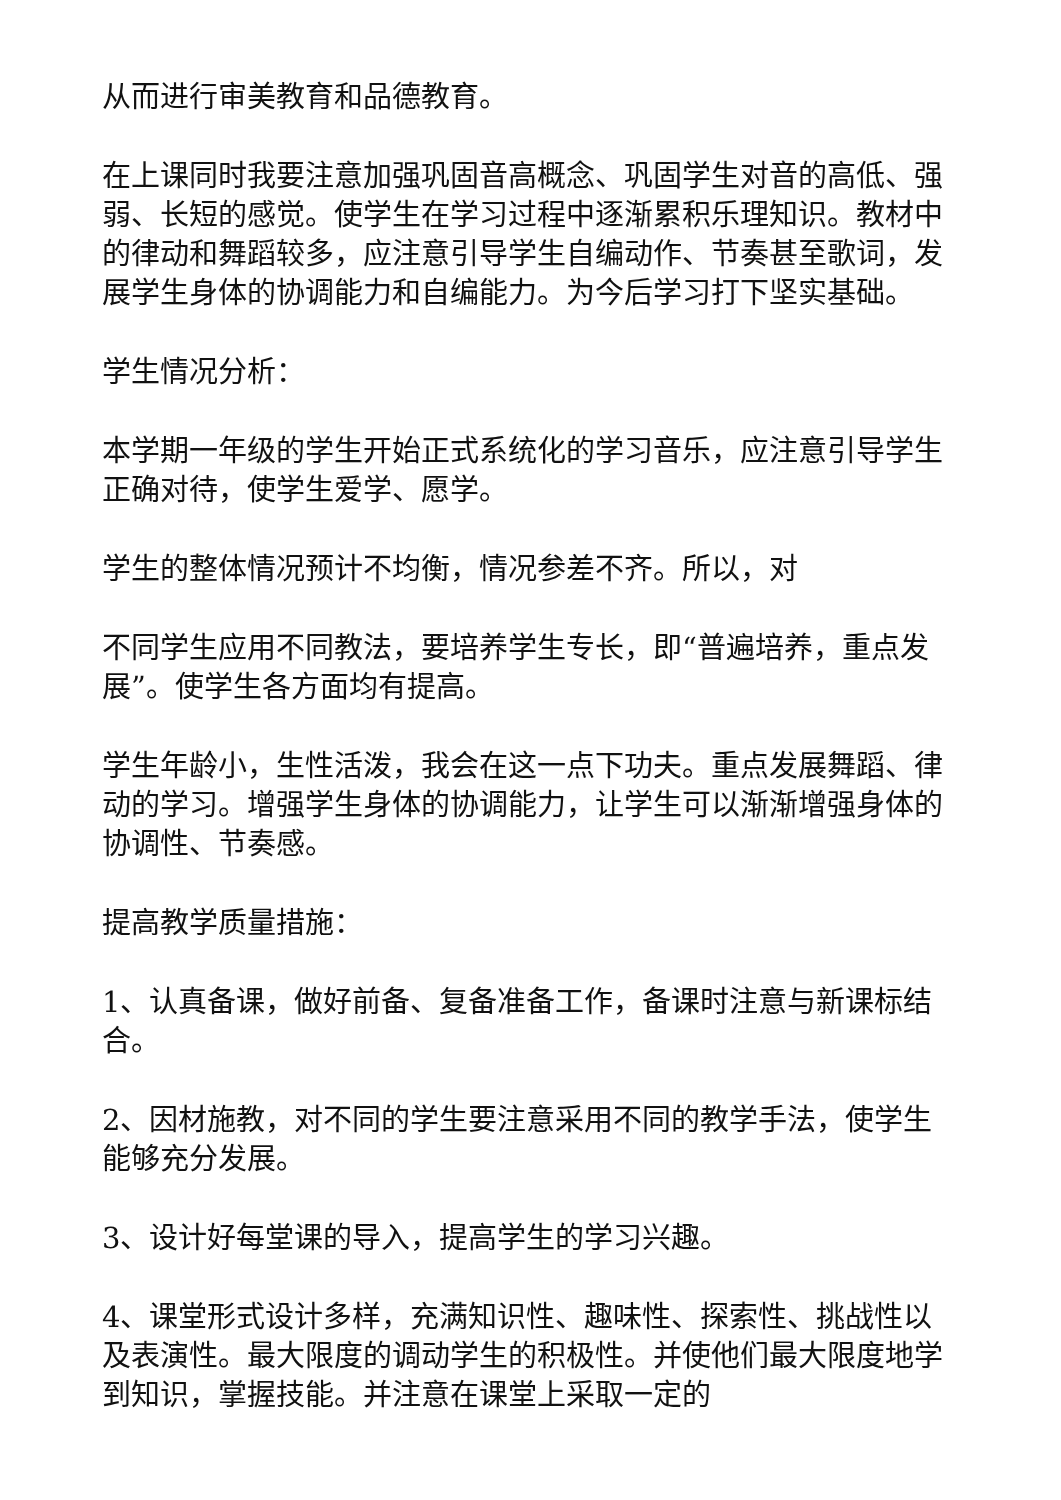从而进行审美教育和品德教育。
在上课同时我要注意加强巩固音高概念、巩固学生对音的高低、强弱、长短的感觉。使学生在学习过程中逐渐累积乐理知识。教材中的律动和舞蹈较多，应注意引导学生自编动作、节奏甚至歌词，发展学生身体的协调能力和自编能力。为今后学习打下坚实基础。
学生情况分析：
本学期一年级的学生开始正式系统化的学习音乐，应注意引导学生正确对待，使学生爱学、愿学。
学生的整体情况预计不均衡，情况参差不齐。所以，对
不同学生应用不同教法，要培养学生专长，即“普遍培养，重点发展”。使学生各方面均有提高。
学生年龄小，生性活泼，我会在这一点下功夫。重点发展舞蹈、律动的学习。增强学生身体的协调能力，让学生可以渐渐增强身体的协调性、节奏感。
提高教学质量措施：
1、认真备课，做好前备、复备准备工作，备课时注意与新课标结合。
2、因材施教，对不同的学生要注意采用不同的教学手法，使学生能够充分发展。
3、设计好每堂课的导入，提高学生的学习兴趣。
4、课堂形式设计多样，充满知识性、趣味性、探索性、挑战性以及表演性。最大限度的调动学生的积极性。并使他们最大限度地学到知识，掌握技能。并注意在课堂上采取一定的